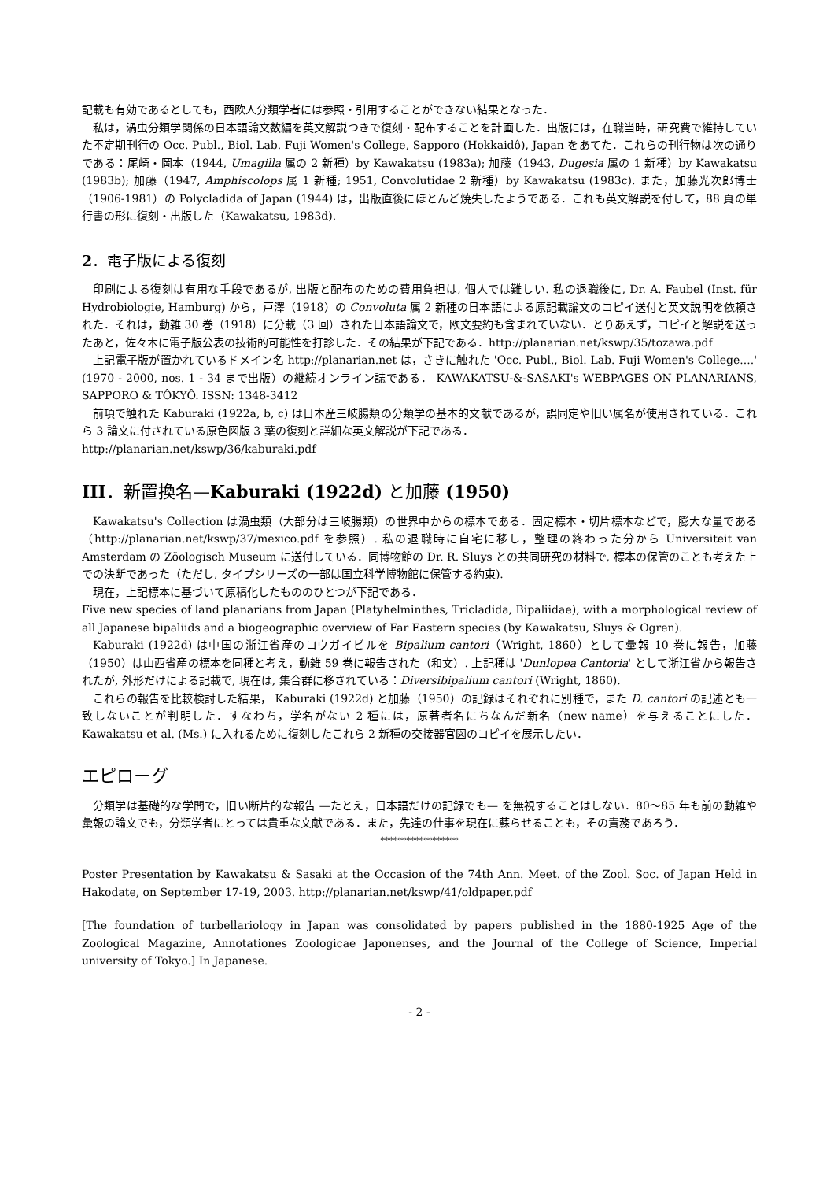記載も有効であるとしても，西欧人分類学者には参照・引用することができない結果となった．
私は，渦虫分類学関係の日本語論文数編を英文解説つきで復刻・配布することを計画した．出版には，在職当時，研究費で維持していた不定期刊行の Occ. Publ., Biol. Lab. Fuji Women's College, Sapporo (Hokkaidô), Japan をあてた．これらの刊行物は次の通りである：尾崎・岡本（1944, Umagilla 属の 2 新種）by Kawakatsu (1983a); 加藤（1943, Dugesia 属の 1 新種）by Kawakatsu (1983b); 加藤（1947, Amphiscolops 属 1 新種; 1951, Convolutidae 2 新種）by Kawakatsu (1983c). また，加藤光次郎博士（1906-1981）の Polycladida of Japan (1944) は，出版直後にほとんど焼失したようである．これも英文解説を付して，88 頁の単行書の形に復刻・出版した（Kawakatsu, 1983d).
2．電子版による復刻
印刷による復刻は有用な手段であるが, 出版と配布のための費用負担は, 個人では難しい. 私の退職後に, Dr. A. Faubel (Inst. für Hydrobiologie, Hamburg) から，戸澤（1918）の Convoluta 属 2 新種の日本語による原記載論文のコピイ送付と英文説明を依頼された．それは，動雑 30 巻（1918）に分載（3 回）された日本語論文で，欧文要約も含まれていない．とりあえず，コピイと解説を送ったあと，佐々木に電子版公表の技術的可能性を打診した．その結果が下記である．http://planarian.net/kswp/35/tozawa.pdf
上記電子版が置かれているドメイン名 http://planarian.net は，さきに触れた 'Occ. Publ., Biol. Lab. Fuji Women's College....' (1970 - 2000, nos. 1 - 34 まで出版）の継続オンライン誌である． KAWAKATSU-&-SASAKI's WEBPAGES ON PLANARIANS, SAPPORO & TÔKYÔ. ISSN: 1348-3412
前項で触れた Kaburaki (1922a, b, c) は日本産三岐腸類の分類学の基本的文献であるが，誤同定や旧い属名が使用されている．これら 3 論文に付されている原色図版 3 葉の復刻と詳細な英文解説が下記である．
http://planarian.net/kswp/36/kaburaki.pdf
III．新置換名—Kaburaki (1922d) と加藤 (1950)
Kawakatsu's Collection は渦虫類（大部分は三岐腸類）の世界中からの標本である．固定標本・切片標本などで，膨大な量である（http://planarian.net/kswp/37/mexico.pdf を参照）. 私の退職時に自宅に移し，整理の終わった分から Universiteit van Amsterdam の Zöologisch Museum に送付している．同博物館の Dr. R. Sluys との共同研究の材料で, 標本の保管のことも考えた上での決断であった（ただし, タイプシリーズの一部は国立科学博物館に保管する約束).
現在，上記標本に基づいて原稿化したもののひとつが下記である．
Five new species of land planarians from Japan (Platyhelminthes, Tricladida, Bipaliidae), with a morphological review of all Japanese bipaliids and a biogeographic overview of Far Eastern species (by Kawakatsu, Sluys & Ogren).
Kaburaki (1922d) は中国の浙江省産のコウガイビルを Bipalium cantori（Wright, 1860）として彙報 10 巻に報告，加藤（1950）は山西省産の標本を同種と考え，動雑 59 巻に報告された（和文）. 上記種は 'Dunlopea Cantoria' として浙江省から報告されたが, 外形だけによる記載で, 現在は, 集合群に移されている：Diversibipalium cantori (Wright, 1860).
これらの報告を比較検討した結果， Kaburaki (1922d) と加藤（1950）の記録はそれぞれに別種で，また D. cantori の記述とも一致しないことが判明した．すなわち，学名がない 2 種には，原著者名にちなんだ新名（new name）を与えることにした． Kawakatsu et al. (Ms.) に入れるために復刻したこれら 2 新種の交接器官図のコピイを展示したい．
エピローグ
分類学は基礎的な学問で，旧い断片的な報告 —たとえ，日本語だけの記録でも— を無視することはしない．80～85 年も前の動雑や彙報の論文でも，分類学者にとっては貴重な文献である．また，先達の仕事を現在に蘇らせることも，その責務であろう．
******************
Poster Presentation by Kawakatsu & Sasaki at the Occasion of the 74th Ann. Meet. of the Zool. Soc. of Japan Held in Hakodate, on September 17-19, 2003. http://planarian.net/kswp/41/oldpaper.pdf
[The foundation of turbellariology in Japan was consolidated by papers published in the 1880-1925 Age of the Zoological Magazine, Annotationes Zoologicae Japonenses, and the Journal of the College of Science, Imperial university of Tokyo.] In Japanese.
- 2 -